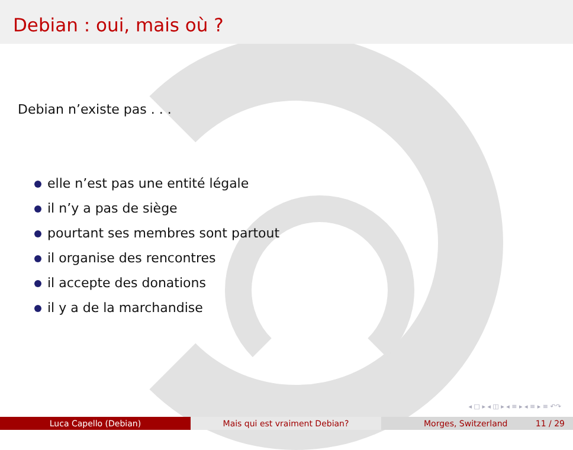Debian : oui, mais où ?
Debian n’existe pas . . .
elle n’est pas une entité légale
il n’y a pas de siège
pourtant ses membres sont partout
il organise des rencontres
il accepte des donations
il y a de la marchandise
◂ □ ▸ ◂ ◫ ▸ ◂ ≡ ▸ ◂ ≡ ▸ ≡ ↶↷
Luca Capello (Debian) Mais qui est vraiment Debian? Morges, Switzerland 11 / 29